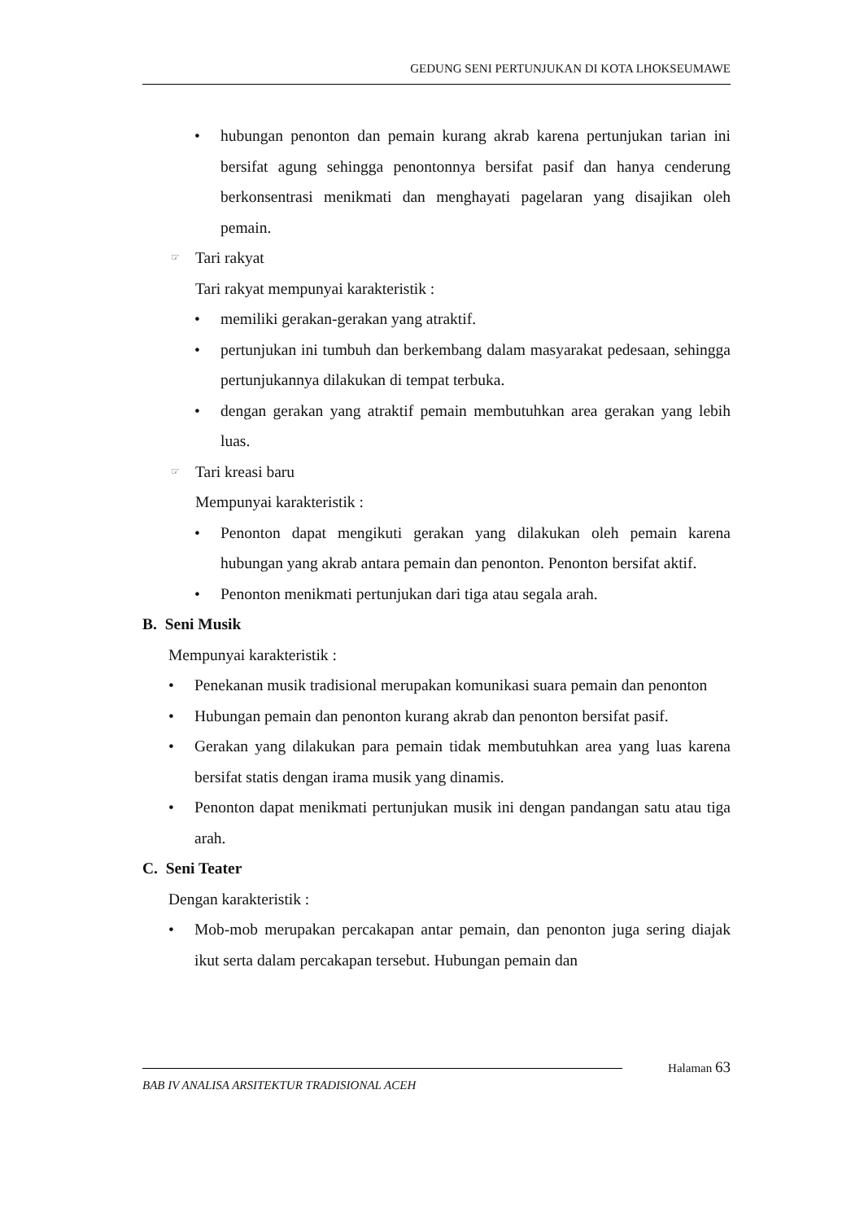GEDUNG SENI PERTUNJUKAN DI KOTA LHOKSEUMAWE
• hubungan penonton dan pemain kurang akrab karena pertunjukan tarian ini bersifat agung sehingga penontonnya bersifat pasif dan hanya cenderung berkonsentrasi menikmati dan menghayati pagelaran yang disajikan oleh pemain.
☞ Tari rakyat
Tari rakyat mempunyai karakteristik :
• memiliki gerakan-gerakan yang atraktif.
• pertunjukan ini tumbuh dan berkembang dalam masyarakat pedesaan, sehingga pertunjukannya dilakukan di tempat terbuka.
• dengan gerakan yang atraktif pemain membutuhkan area gerakan yang lebih luas.
☞ Tari kreasi baru
Mempunyai karakteristik :
• Penonton dapat mengikuti gerakan yang dilakukan oleh pemain karena hubungan yang akrab antara pemain dan penonton. Penonton bersifat aktif.
• Penonton menikmati pertunjukan dari tiga atau segala arah.
B. Seni Musik
Mempunyai karakteristik :
• Penekanan musik tradisional merupakan komunikasi suara pemain dan penonton
• Hubungan pemain dan penonton kurang akrab dan penonton bersifat pasif.
• Gerakan yang dilakukan para pemain tidak membutuhkan area yang luas karena bersifat statis dengan irama musik yang dinamis.
• Penonton dapat menikmati pertunjukan musik ini dengan pandangan satu atau tiga arah.
C. Seni Teater
Dengan karakteristik :
• Mob-mob merupakan percakapan antar pemain, dan penonton juga sering diajak ikut serta dalam percakapan tersebut. Hubungan pemain dan
Halaman 63
BAB IV ANALISA ARSITEKTUR TRADISIONAL ACEH